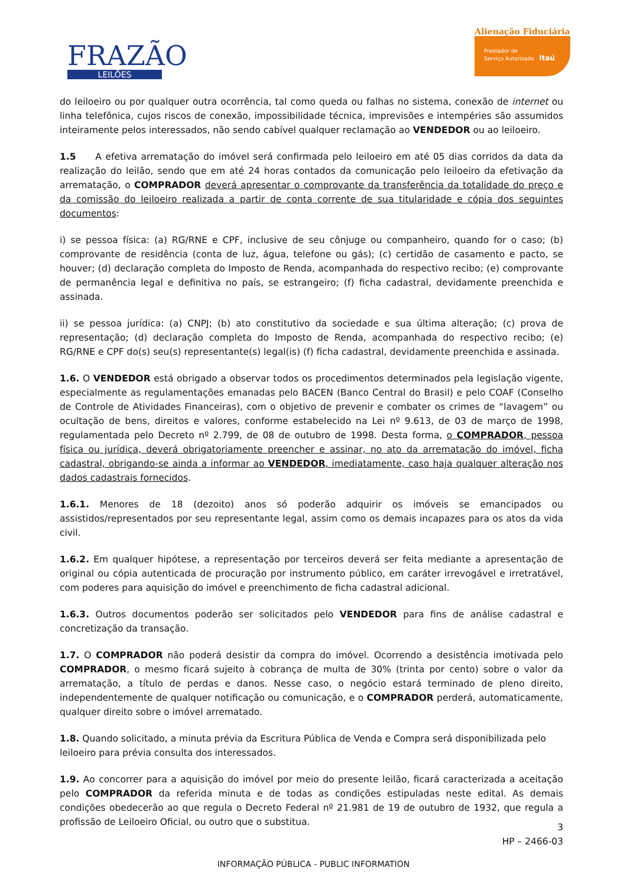FRAZÃO
LEILÕES
Alienação Fiduciária
Prestador de
Serviço Autorizado Itaú
do leiloeiro ou por qualquer outra ocorrência, tal como queda ou falhas no sistema, conexão de internet ou linha telefônica, cujos riscos de conexão, impossibilidade técnica, imprevisões e intempéries são assumidos inteiramente pelos interessados, não sendo cabível qualquer reclamação ao VENDEDOR ou ao leiloeiro.
1.5 A efetiva arrematação do imóvel será confirmada pelo leiloeiro em até 05 dias corridos da data da realização do leilão, sendo que em até 24 horas contados da comunicação pelo leiloeiro da efetivação da arrematação, o COMPRADOR deverá apresentar o comprovante da transferência da totalidade do preço e da comissão do leiloeiro realizada a partir de conta corrente de sua titularidade e cópia dos seguintes documentos:
i) se pessoa física: (a) RG/RNE e CPF, inclusive de seu cônjuge ou companheiro, quando for o caso; (b) comprovante de residência (conta de luz, água, telefone ou gás); (c) certidão de casamento e pacto, se houver; (d) declaração completa do Imposto de Renda, acompanhada do respectivo recibo; (e) comprovante de permanência legal e definitiva no país, se estrangeiro; (f) ficha cadastral, devidamente preenchida e assinada.
ii) se pessoa jurídica: (a) CNPJ; (b) ato constitutivo da sociedade e sua última alteração; (c) prova de representação; (d) declaração completa do Imposto de Renda, acompanhada do respectivo recibo; (e) RG/RNE e CPF do(s) seu(s) representante(s) legal(is) (f) ficha cadastral, devidamente preenchida e assinada.
1.6. O VENDEDOR está obrigado a observar todos os procedimentos determinados pela legislação vigente, especialmente as regulamentações emanadas pelo BACEN (Banco Central do Brasil) e pelo COAF (Conselho de Controle de Atividades Financeiras), com o objetivo de prevenir e combater os crimes de “lavagem” ou ocultação de bens, direitos e valores, conforme estabelecido na Lei nº 9.613, de 03 de março de 1998, regulamentada pelo Decreto nº 2.799, de 08 de outubro de 1998. Desta forma, o COMPRADOR, pessoa física ou jurídica, deverá obrigatoriamente preencher e assinar, no ato da arrematação do imóvel, ficha cadastral, obrigando-se ainda a informar ao VENDEDOR, imediatamente, caso haja qualquer alteração nos dados cadastrais fornecidos.
1.6.1. Menores de 18 (dezoito) anos só poderão adquirir os imóveis se emancipados ou assistidos/representados por seu representante legal, assim como os demais incapazes para os atos da vida civil.
1.6.2. Em qualquer hipótese, a representação por terceiros deverá ser feita mediante a apresentação de original ou cópia autenticada de procuração por instrumento público, em caráter irrevogável e irretratável, com poderes para aquisição do imóvel e preenchimento de ficha cadastral adicional.
1.6.3. Outros documentos poderão ser solicitados pelo VENDEDOR para fins de análise cadastral e concretização da transação.
1.7. O COMPRADOR não poderá desistir da compra do imóvel. Ocorrendo a desistência imotivada pelo COMPRADOR, o mesmo ficará sujeito à cobrança de multa de 30% (trinta por cento) sobre o valor da arrematação, a título de perdas e danos. Nesse caso, o negócio estará terminado de pleno direito, independentemente de qualquer notificação ou comunicação, e o COMPRADOR perderá, automaticamente, qualquer direito sobre o imóvel arrematado.
1.8. Quando solicitado, a minuta prévia da Escritura Pública de Venda e Compra será disponibilizada pelo leiloeiro para prévia consulta dos interessados.
1.9. Ao concorrer para a aquisição do imóvel por meio do presente leilão, ficará caracterizada a aceitação pelo COMPRADOR da referida minuta e de todas as condições estipuladas neste edital. As demais condições obedecerão ao que regula o Decreto Federal nº 21.981 de 19 de outubro de 1932, que regula a profissão de Leiloeiro Oficial, ou outro que o substitua.
3
HP – 2466-03
INFORMAÇÃO PÚBLICA - PUBLIC INFORMATION